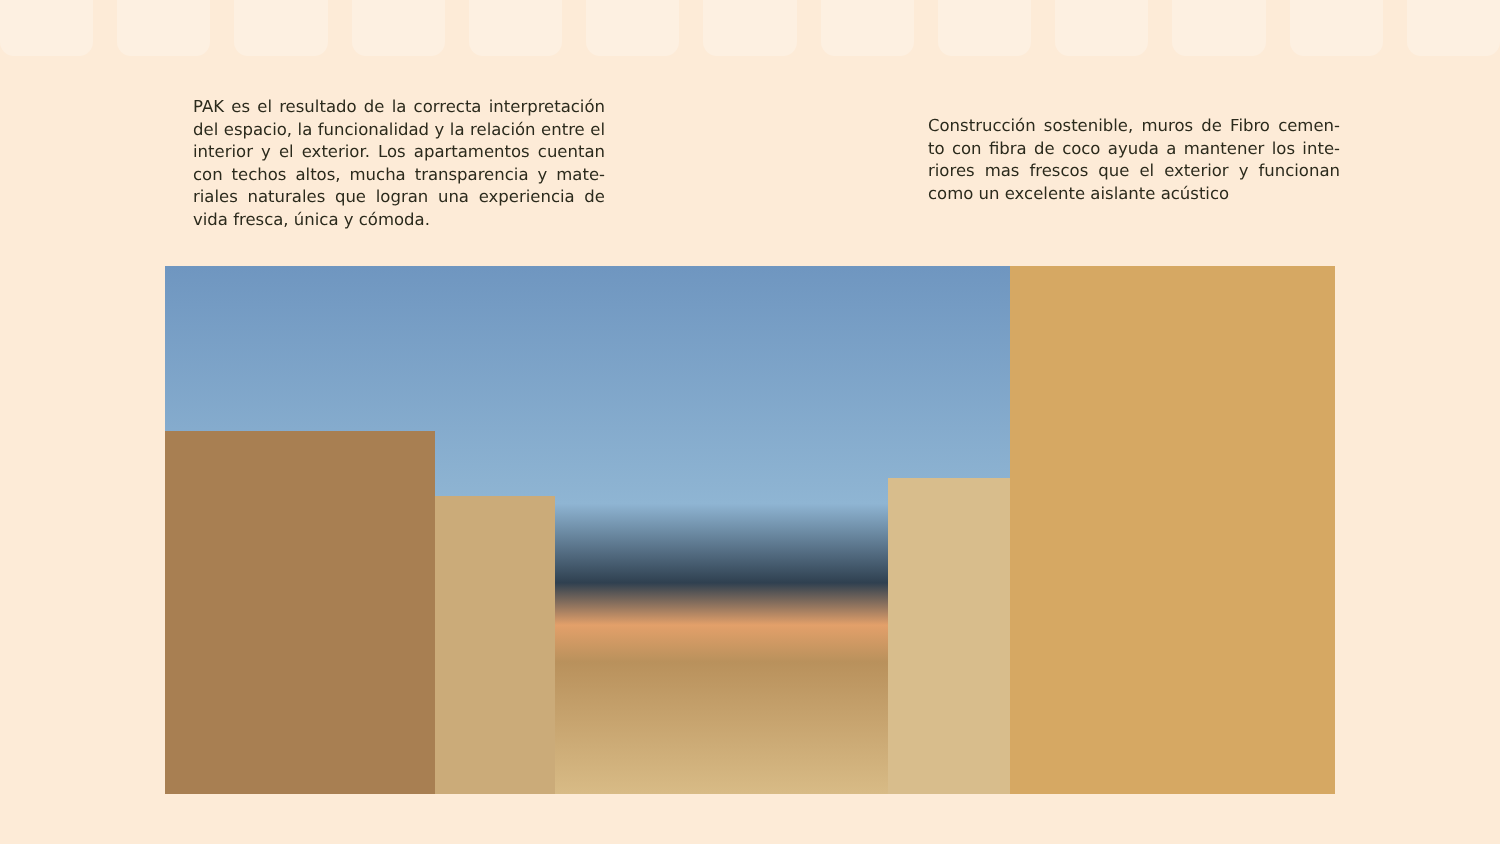PAK es el resultado de la correcta interpretación del espacio, la funcionalidad y la relación entre el interior y el exterior. Los apartamentos cuentan con techos altos, mucha transparencia y mate-riales naturales que logran una experiencia de vida fresca, única y cómoda.
Construcción sostenible, muros de Fibro cemen-to con fibra de coco ayuda a mantener los inte-riores mas frescos que el exterior y funcionan como un excelente aislante acústico